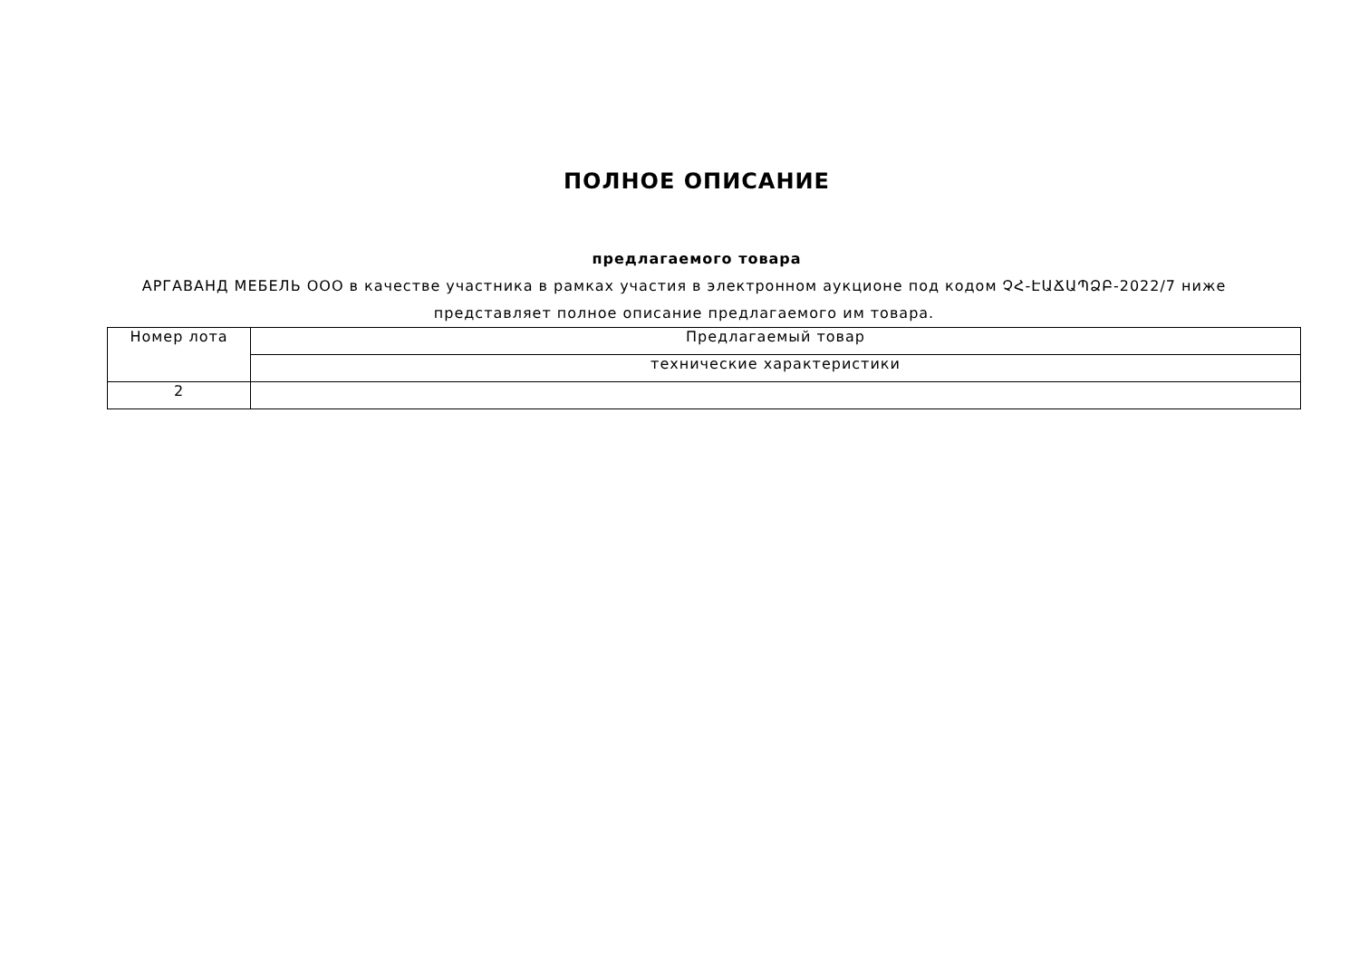ПОЛНОЕ ОПИСАНИЕ
предлагаемого товара
АРГАВАНД МЕБЕЛЬ ООО в качестве участника в рамках участия в электронном аукционе под кодом ՉՀ-ԷԱՃԱՊՁԲ-2022/7 ниже представляет полное описание предлагаемого им товара.
| Номер лота | Предлагаемый товар |
| | технические характеристики |
| 2 | |